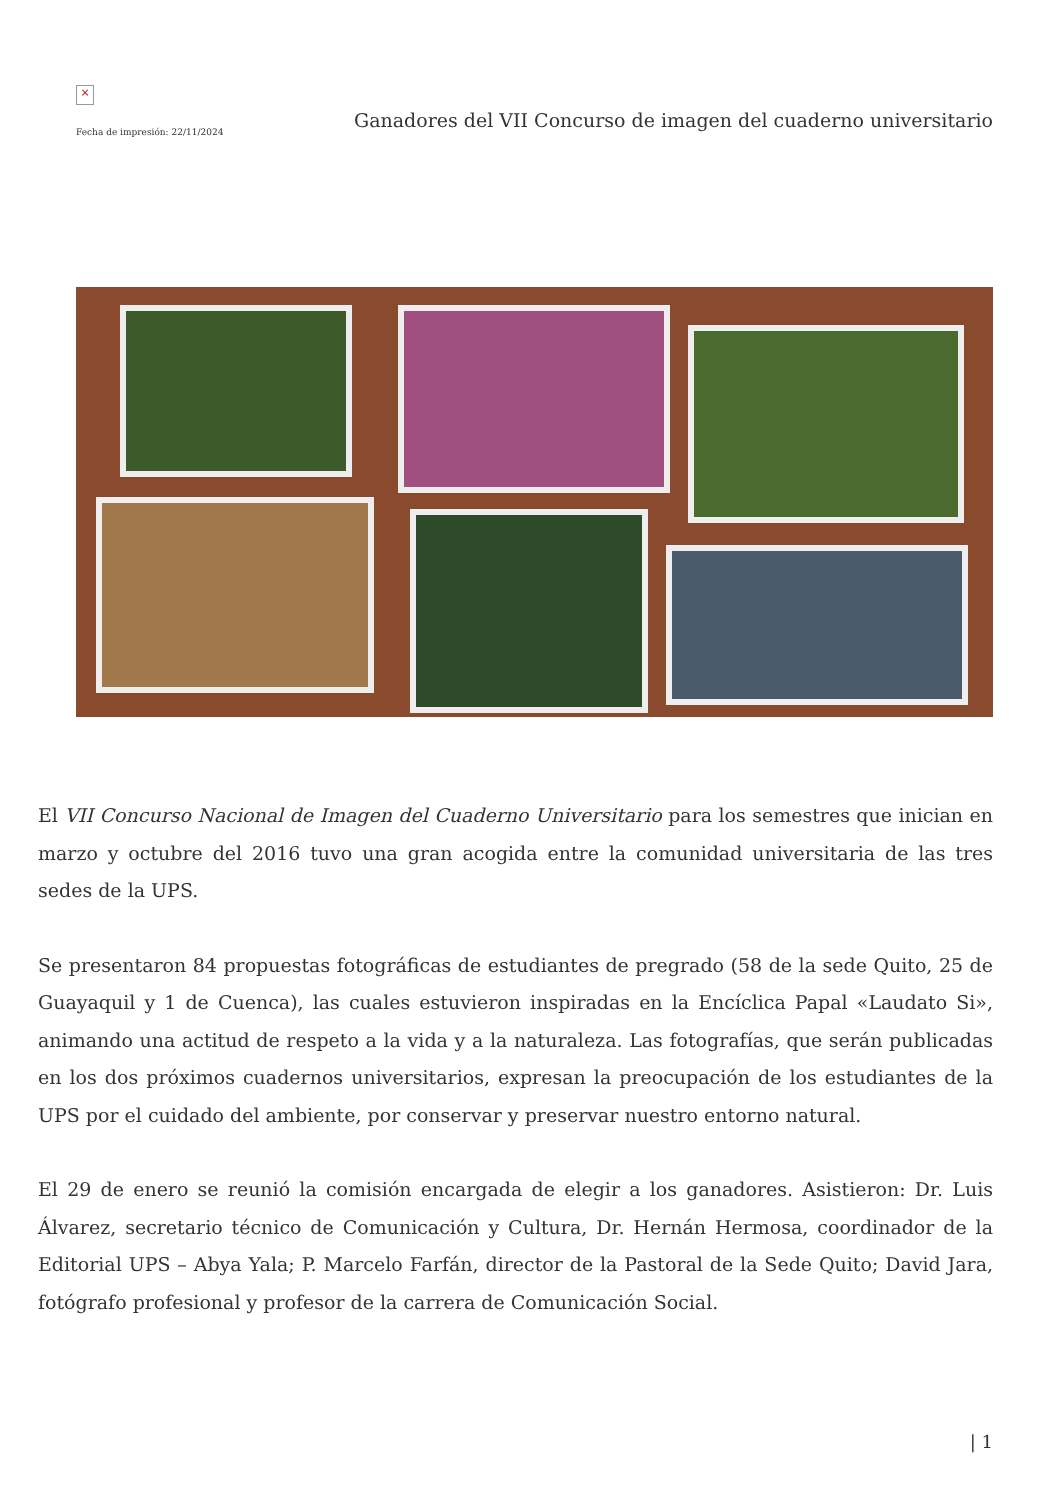×
Fecha de impresión: 22/11/2024
Ganadores del VII Concurso de imagen del cuaderno universitario
El VII Concurso Nacional de Imagen del Cuaderno Universitario para los semestres que inician en marzo y octubre del 2016 tuvo una gran acogida entre la comunidad universitaria de las tres sedes de la UPS.
Se presentaron 84 propuestas fotográficas de estudiantes de pregrado (58 de la sede Quito, 25 de Guayaquil y 1 de Cuenca), las cuales estuvieron inspiradas en la Encíclica Papal «Laudato Si», animando una actitud de respeto a la vida y a la naturaleza. Las fotografías, que serán publicadas en los dos próximos cuadernos universitarios, expresan la preocupación de los estudiantes de la UPS por el cuidado del ambiente, por conservar y preservar nuestro entorno natural.
El 29 de enero se reunió la comisión encargada de elegir a los ganadores. Asistieron: Dr. Luis Álvarez, secretario técnico de Comunicación y Cultura, Dr. Hernán Hermosa, coordinador de la Editorial UPS – Abya Yala; P. Marcelo Farfán, director de la Pastoral de la Sede Quito; David Jara, fotógrafo profesional y profesor de la carrera de Comunicación Social.
| 1